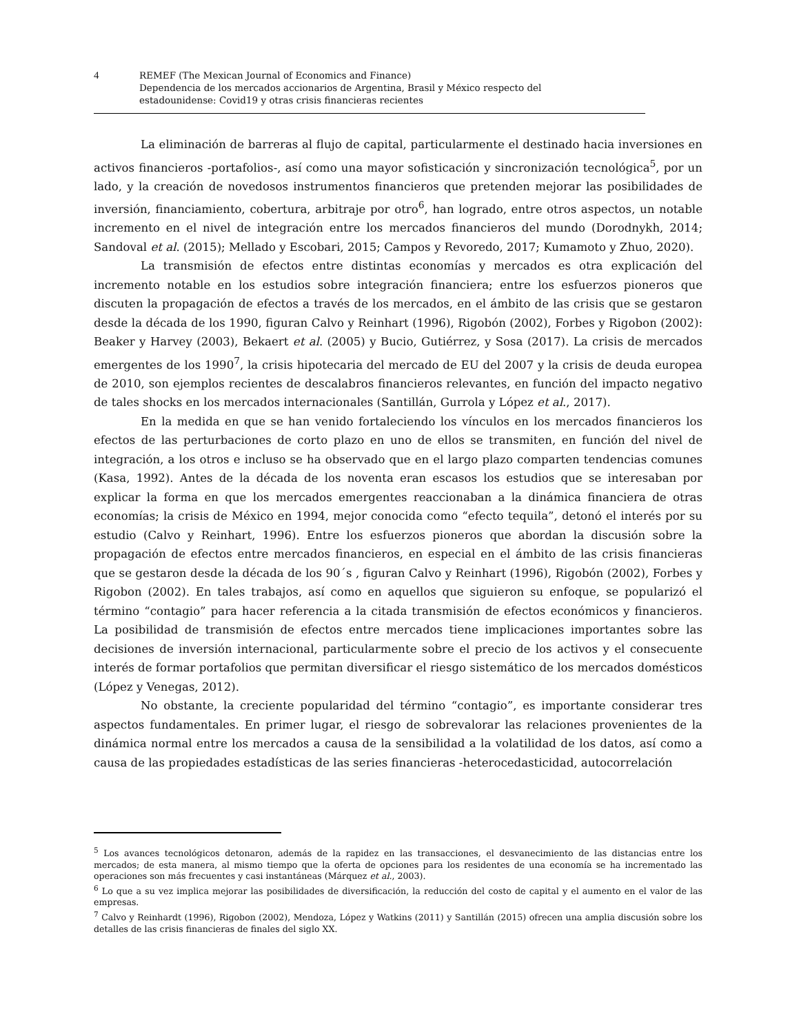4 REMEF (The Mexican Journal of Economics and Finance)
Dependencia de los mercados accionarios de Argentina, Brasil y México respecto del
estadounidense: Covid19 y otras crisis financieras recientes
La eliminación de barreras al flujo de capital, particularmente el destinado hacia inversiones en activos financieros -portafolios-, así como una mayor sofisticación y sincronización tecnológica<sup>5</sup>, por un lado, y la creación de novedosos instrumentos financieros que pretenden mejorar las posibilidades de inversión, financiamiento, cobertura, arbitraje por otro<sup>6</sup>, han logrado, entre otros aspectos, un notable incremento en el nivel de integración entre los mercados financieros del mundo (Dorodnykh, 2014; Sandoval et al. (2015); Mellado y Escobari, 2015; Campos y Revoredo, 2017; Kumamoto y Zhuo, 2020).
La transmisión de efectos entre distintas economías y mercados es otra explicación del incremento notable en los estudios sobre integración financiera; entre los esfuerzos pioneros que discuten la propagación de efectos a través de los mercados, en el ámbito de las crisis que se gestaron desde la década de los 1990, figuran Calvo y Reinhart (1996), Rigobón (2002), Forbes y Rigobon (2002): Beaker y Harvey (2003), Bekaert et al. (2005) y Bucio, Gutiérrez, y Sosa (2017). La crisis de mercados emergentes de los 1990<sup>7</sup>, la crisis hipotecaria del mercado de EU del 2007 y la crisis de deuda europea de 2010, son ejemplos recientes de descalabros financieros relevantes, en función del impacto negativo de tales shocks en los mercados internacionales (Santillán, Gurrola y López et al., 2017).
En la medida en que se han venido fortaleciendo los vínculos en los mercados financieros los efectos de las perturbaciones de corto plazo en uno de ellos se transmiten, en función del nivel de integración, a los otros e incluso se ha observado que en el largo plazo comparten tendencias comunes (Kasa, 1992). Antes de la década de los noventa eran escasos los estudios que se interesaban por explicar la forma en que los mercados emergentes reaccionaban a la dinámica financiera de otras economías; la crisis de México en 1994, mejor conocida como “efecto tequila”, detonó el interés por su estudio (Calvo y Reinhart, 1996). Entre los esfuerzos pioneros que abordan la discusión sobre la propagación de efectos entre mercados financieros, en especial en el ámbito de las crisis financieras que se gestaron desde la década de los 90´s , figuran Calvo y Reinhart (1996), Rigobón (2002), Forbes y Rigobon (2002). En tales trabajos, así como en aquellos que siguieron su enfoque, se popularizó el término “contagio” para hacer referencia a la citada transmisión de efectos económicos y financieros. La posibilidad de transmisión de efectos entre mercados tiene implicaciones importantes sobre las decisiones de inversión internacional, particularmente sobre el precio de los activos y el consecuente interés de formar portafolios que permitan diversificar el riesgo sistemático de los mercados domésticos (López y Venegas, 2012).
No obstante, la creciente popularidad del término “contagio”, es importante considerar tres aspectos fundamentales. En primer lugar, el riesgo de sobrevalorar las relaciones provenientes de la dinámica normal entre los mercados a causa de la sensibilidad a la volatilidad de los datos, así como a causa de las propiedades estadísticas de las series financieras -heterocedasticidad, autocorrelación
<sup>5</sup> Los avances tecnológicos detonaron, además de la rapidez en las transacciones, el desvanecimiento de las distancias entre los mercados; de esta manera, al mismo tiempo que la oferta de opciones para los residentes de una economía se ha incrementado las operaciones son más frecuentes y casi instantáneas (Márquez et al., 2003).
<sup>6</sup> Lo que a su vez implica mejorar las posibilidades de diversificación, la reducción del costo de capital y el aumento en el valor de las empresas.
<sup>7</sup> Calvo y Reinhardt (1996), Rigobon (2002), Mendoza, López y Watkins (2011) y Santillán (2015) ofrecen una amplia discusión sobre los detalles de las crisis financieras de finales del siglo XX.